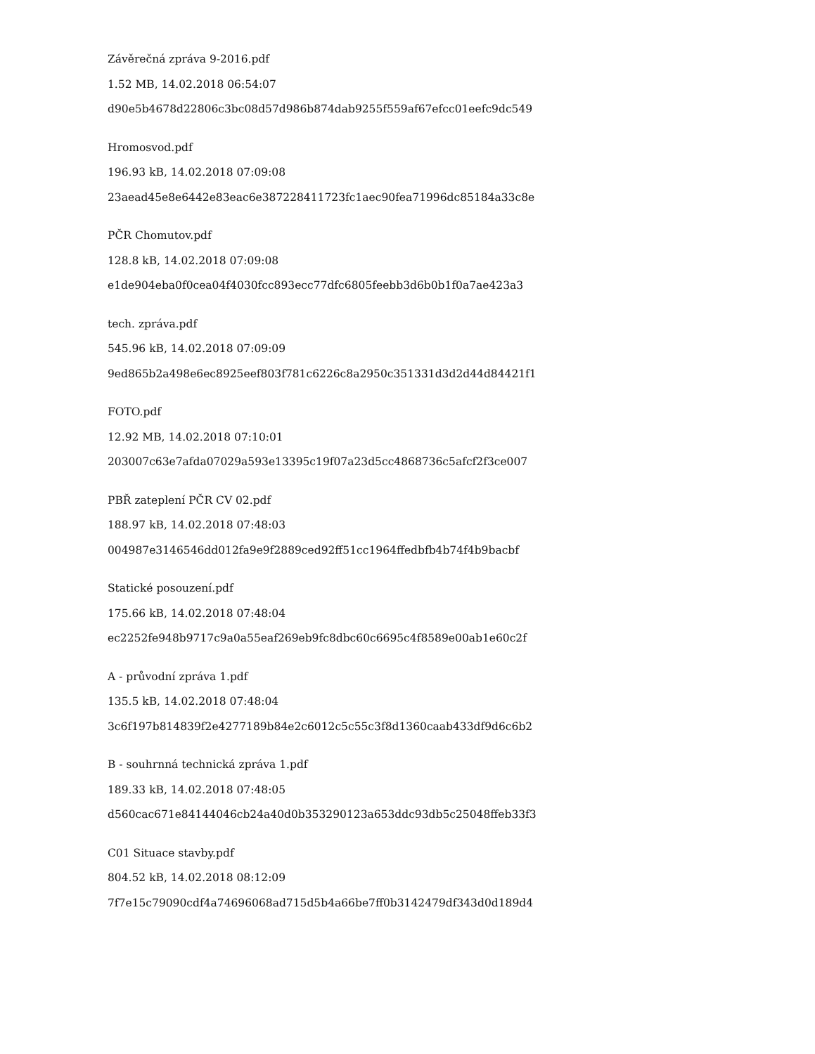Závěrečná zpráva 9-2016.pdf
1.52 MB, 14.02.2018 06:54:07
d90e5b4678d22806c3bc08d57d986b874dab9255f559af67efcc01eefc9dc549
Hromosvod.pdf
196.93 kB, 14.02.2018 07:09:08
23aead45e8e6442e83eac6e387228411723fc1aec90fea71996dc85184a33c8e
PČR Chomutov.pdf
128.8 kB, 14.02.2018 07:09:08
e1de904eba0f0cea04f4030fcc893ecc77dfc6805feebb3d6b0b1f0a7ae423a3
tech. zpráva.pdf
545.96 kB, 14.02.2018 07:09:09
9ed865b2a498e6ec8925eef803f781c6226c8a2950c351331d3d2d44d84421f1
FOTO.pdf
12.92 MB, 14.02.2018 07:10:01
203007c63e7afda07029a593e13395c19f07a23d5cc4868736c5afcf2f3ce007
PBŘ zateplení PČR CV 02.pdf
188.97 kB, 14.02.2018 07:48:03
004987e3146546dd012fa9e9f2889ced92ff51cc1964ffedbfb4b74f4b9bacbf
Statické posouzení.pdf
175.66 kB, 14.02.2018 07:48:04
ec2252fe948b9717c9a0a55eaf269eb9fc8dbc60c6695c4f8589e00ab1e60c2f
A - průvodní zpráva 1.pdf
135.5 kB, 14.02.2018 07:48:04
3c6f197b814839f2e4277189b84e2c6012c5c55c3f8d1360caab433df9d6c6b2
B - souhrnná technická zpráva 1.pdf
189.33 kB, 14.02.2018 07:48:05
d560cac671e84144046cb24a40d0b353290123a653ddc93db5c25048ffeb33f3
C01 Situace stavby.pdf
804.52 kB, 14.02.2018 08:12:09
7f7e15c79090cdf4a74696068ad715d5b4a66be7ff0b3142479df343d0d189d4